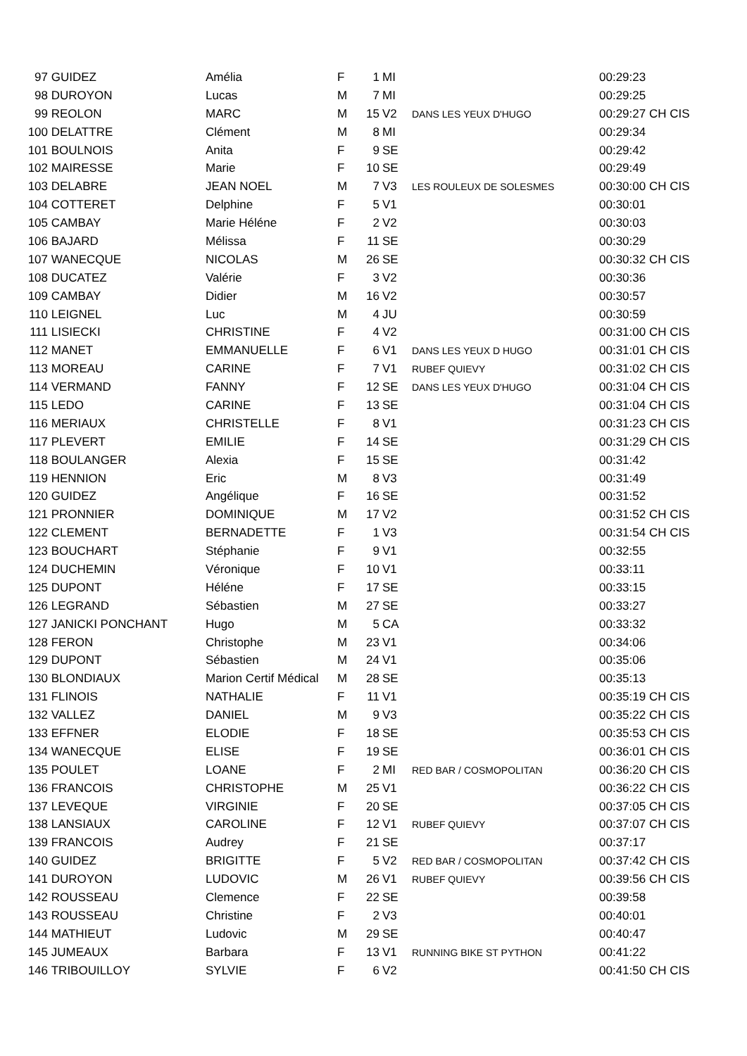| 97 | GUIDEZ | Amélia | F | 1 | MI | | 00:29:23 |
| 98 | DUROYON | Lucas | M | 7 | MI | | 00:29:25 |
| 99 | REOLON | MARC | M | 15 | V2 | DANS LES YEUX D'HUGO | 00:29:27 CH CIS |
| 100 | DELATTRE | Clément | M | 8 | MI | | 00:29:34 |
| 101 | BOULNOIS | Anita | F | 9 | SE | | 00:29:42 |
| 102 | MAIRESSE | Marie | F | 10 | SE | | 00:29:49 |
| 103 | DELABRE | JEAN NOEL | M | 7 | V3 | LES ROULEUX DE SOLESMES | 00:30:00 CH CIS |
| 104 | COTTERET | Delphine | F | 5 | V1 | | 00:30:01 |
| 105 | CAMBAY | Marie Héléne | F | 2 | V2 | | 00:30:03 |
| 106 | BAJARD | Mélissa | F | 11 | SE | | 00:30:29 |
| 107 | WANECQUE | NICOLAS | M | 26 | SE | | 00:30:32 CH CIS |
| 108 | DUCATEZ | Valérie | F | 3 | V2 | | 00:30:36 |
| 109 | CAMBAY | Didier | M | 16 | V2 | | 00:30:57 |
| 110 | LEIGNEL | Luc | M | 4 | JU | | 00:30:59 |
| 111 | LISIECKI | CHRISTINE | F | 4 | V2 | | 00:31:00 CH CIS |
| 112 | MANET | EMMANUELLE | F | 6 | V1 | DANS LES YEUX D HUGO | 00:31:01 CH CIS |
| 113 | MOREAU | CARINE | F | 7 | V1 | RUBEF QUIEVY | 00:31:02 CH CIS |
| 114 | VERMAND | FANNY | F | 12 | SE | DANS LES YEUX D'HUGO | 00:31:04 CH CIS |
| 115 | LEDO | CARINE | F | 13 | SE | | 00:31:04 CH CIS |
| 116 | MERIAUX | CHRISTELLE | F | 8 | V1 | | 00:31:23 CH CIS |
| 117 | PLEVERT | EMILIE | F | 14 | SE | | 00:31:29 CH CIS |
| 118 | BOULANGER | Alexia | F | 15 | SE | | 00:31:42 |
| 119 | HENNION | Eric | M | 8 | V3 | | 00:31:49 |
| 120 | GUIDEZ | Angélique | F | 16 | SE | | 00:31:52 |
| 121 | PRONNIER | DOMINIQUE | M | 17 | V2 | | 00:31:52 CH CIS |
| 122 | CLEMENT | BERNADETTE | F | 1 | V3 | | 00:31:54 CH CIS |
| 123 | BOUCHART | Stéphanie | F | 9 | V1 | | 00:32:55 |
| 124 | DUCHEMIN | Véronique | F | 10 | V1 | | 00:33:11 |
| 125 | DUPONT | Héléne | F | 17 | SE | | 00:33:15 |
| 126 | LEGRAND | Sébastien | M | 27 | SE | | 00:33:27 |
| 127 | JANICKI PONCHANT | Hugo | M | 5 | CA | | 00:33:32 |
| 128 | FERON | Christophe | M | 23 | V1 | | 00:34:06 |
| 129 | DUPONT | Sébastien | M | 24 | V1 | | 00:35:06 |
| 130 | BLONDIAUX | Marion Certif Médical | M | 28 | SE | | 00:35:13 |
| 131 | FLINOIS | NATHALIE | F | 11 | V1 | | 00:35:19 CH CIS |
| 132 | VALLEZ | DANIEL | M | 9 | V3 | | 00:35:22 CH CIS |
| 133 | EFFNER | ELODIE | F | 18 | SE | | 00:35:53 CH CIS |
| 134 | WANECQUE | ELISE | F | 19 | SE | | 00:36:01 CH CIS |
| 135 | POULET | LOANE | F | 2 | MI | RED BAR / COSMOPOLITAN | 00:36:20 CH CIS |
| 136 | FRANCOIS | CHRISTOPHE | M | 25 | V1 | | 00:36:22 CH CIS |
| 137 | LEVEQUE | VIRGINIE | F | 20 | SE | | 00:37:05 CH CIS |
| 138 | LANSIAUX | CAROLINE | F | 12 | V1 | RUBEF QUIEVY | 00:37:07 CH CIS |
| 139 | FRANCOIS | Audrey | F | 21 | SE | | 00:37:17 |
| 140 | GUIDEZ | BRIGITTE | F | 5 | V2 | RED BAR / COSMOPOLITAN | 00:37:42 CH CIS |
| 141 | DUROYON | LUDOVIC | M | 26 | V1 | RUBEF QUIEVY | 00:39:56 CH CIS |
| 142 | ROUSSEAU | Clemence | F | 22 | SE | | 00:39:58 |
| 143 | ROUSSEAU | Christine | F | 2 | V3 | | 00:40:01 |
| 144 | MATHIEUT | Ludovic | M | 29 | SE | | 00:40:47 |
| 145 | JUMEAUX | Barbara | F | 13 | V1 | RUNNING BIKE ST PYTHON | 00:41:22 |
| 146 | TRIBOUILLOY | SYLVIE | F | 6 | V2 | | 00:41:50 CH CIS |